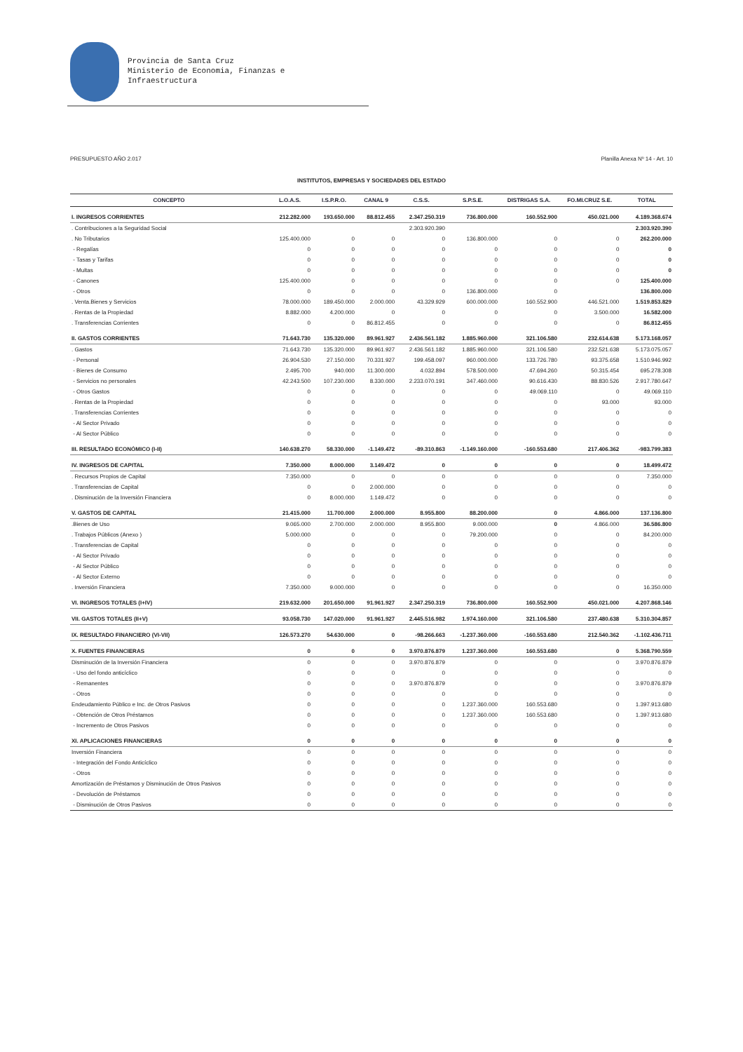Provincia de Santa Cruz
Ministerio de Economia, Finanzas e
Infraestructura
PRESUPUESTO AÑO 2.017 Planilla Anexa Nº 14 - Art. 10
INSTITUTOS, EMPRESAS Y SOCIEDADES DEL ESTADO
| CONCEPTO | L.O.A.S. | I.S.P.R.O. | CANAL 9 | C.S.S. | S.P.S.E. | DISTRIGAS S.A. | FO.MI.CRUZ S.E. | TOTAL |
| --- | --- | --- | --- | --- | --- | --- | --- | --- |
| I. INGRESOS CORRIENTES | 212.282.000 | 193.650.000 | 88.812.455 | 2.347.250.319 | 736.800.000 | 160.552.900 | 450.021.000 | 4.189.368.674 |
| . Contribuciones a la Seguridad Social | | | | 2.303.920.390 | | | | 2.303.920.390 |
| . No Tributarios | 125.400.000 | 0 | 0 | 0 | 136.800.000 | 0 | 0 | 262.200.000 |
| - Regalías | 0 | 0 | 0 | 0 | 0 | 0 | 0 | 0 |
| - Tasas y Tarifas | 0 | 0 | 0 | 0 | 0 | 0 | 0 | 0 |
| - Multas | 0 | 0 | 0 | 0 | 0 | 0 | 0 | 0 |
| - Canones | 125.400.000 | 0 | 0 | 0 | 0 | 0 | 0 | 125.400.000 |
| - Otros | 0 | 0 | 0 | 0 | 136.800.000 | 0 | | 136.800.000 |
| . Venta.Bienes y Servicios | 78.000.000 | 189.450.000 | 2.000.000 | 43.329.929 | 600.000.000 | 160.552.900 | 446.521.000 | 1.519.853.829 |
| . Rentas de la Propiedad | 8.882.000 | 4.200.000 | 0 | 0 | 0 | 0 | 3.500.000 | 16.582.000 |
| . Transferencias Corrientes | 0 | 0 | 86.812.455 | 0 | 0 | 0 | 0 | 86.812.455 |
| II. GASTOS CORRIENTES | 71.643.730 | 135.320.000 | 89.961.927 | 2.436.561.182 | 1.885.960.000 | 321.106.580 | 232.614.638 | 5.173.168.057 |
| . Gastos | 71.643.730 | 135.320.000 | 89.961.927 | 2.436.561.182 | 1.885.960.000 | 321.106.580 | 232.521.638 | 5.173.075.057 |
| - Personal | 26.904.530 | 27.150.000 | 70.331.927 | 199.458.097 | 960.000.000 | 133.726.780 | 93.375.658 | 1.510.946.992 |
| - Bienes de Consumo | 2.495.700 | 940.000 | 11.300.000 | 4.032.894 | 578.500.000 | 47.694.260 | 50.315.454 | 695.278.308 |
| - Servicios no personales | 42.243.500 | 107.230.000 | 8.330.000 | 2.233.070.191 | 347.460.000 | 90.616.430 | 88.830.526 | 2.917.780.647 |
| - Otros Gastos | 0 | 0 | 0 | 0 | 0 | 49.069.110 | 0 | 49.069.110 |
| . Rentas de la Propiedad | 0 | 0 | 0 | 0 | 0 | 0 | 93.000 | 93.000 |
| . Transferencias Corrientes | 0 | 0 | 0 | 0 | 0 | 0 | 0 | 0 |
| - Al Sector Privado | 0 | 0 | 0 | 0 | 0 | 0 | 0 | 0 |
| - Al Sector Público | 0 | 0 | 0 | 0 | 0 | 0 | 0 | 0 |
| III. RESULTADO ECONÓMICO (I-II) | 140.638.270 | 58.330.000 | -1.149.472 | -89.310.863 | -1.149.160.000 | -160.553.680 | 217.406.362 | -983.799.383 |
| IV. INGRESOS DE CAPITAL | 7.350.000 | 8.000.000 | 3.149.472 | 0 | 0 | 0 | 0 | 18.499.472 |
| . Recursos Propios de Capital | 7.350.000 | 0 | 0 | 0 | 0 | 0 | 0 | 7.350.000 |
| . Transferencias de Capital | 0 | 0 | 2.000.000 | 0 | 0 | 0 | 0 | 0 |
| . Disminución de la Inversión Financiera | 0 | 8.000.000 | 1.149.472 | 0 | 0 | 0 | 0 | 0 |
| V. GASTOS DE CAPITAL | 21.415.000 | 11.700.000 | 2.000.000 | 8.955.800 | 88.200.000 | 0 | 4.866.000 | 137.136.800 |
| .Bienes de Uso | 9.065.000 | 2.700.000 | 2.000.000 | 8.955.800 | 9.000.000 | 0 | 4.866.000 | 36.586.800 |
| . Trabajos Públicos (Anexo ) | 5.000.000 | 0 | 0 | 0 | 79.200.000 | 0 | 0 | 84.200.000 |
| . Transferencias de Capital | 0 | 0 | 0 | 0 | 0 | 0 | 0 | 0 |
| - Al Sector Privado | 0 | 0 | 0 | 0 | 0 | 0 | 0 | 0 |
| - Al Sector Público | 0 | 0 | 0 | 0 | 0 | 0 | 0 | 0 |
| - Al Sector Externo | 0 | 0 | 0 | 0 | 0 | 0 | 0 | 0 |
| . Inversión Financiera | 7.350.000 | 9.000.000 | 0 | 0 | 0 | 0 | 0 | 16.350.000 |
| VI. INGRESOS TOTALES (I+IV) | 219.632.000 | 201.650.000 | 91.961.927 | 2.347.250.319 | 736.800.000 | 160.552.900 | 450.021.000 | 4.207.868.146 |
| VII. GASTOS TOTALES (II+V) | 93.058.730 | 147.020.000 | 91.961.927 | 2.445.516.982 | 1.974.160.000 | 321.106.580 | 237.480.638 | 5.310.304.857 |
| IX. RESULTADO FINANCIERO (VI-VII) | 126.573.270 | 54.630.000 | 0 | -98.266.663 | -1.237.360.000 | -160.553.680 | 212.540.362 | -1.102.436.711 |
| X. FUENTES FINANCIERAS | 0 | 0 | 0 | 3.970.876.879 | 1.237.360.000 | 160.553.680 | 0 | 5.368.790.559 |
| Disminución de la Inversión Financiera | 0 | 0 | 0 | 3.970.876.879 | 0 | 0 | 0 | 3.970.876.879 |
| - Uso del fondo anticíclico | 0 | 0 | 0 | 0 | 0 | 0 | 0 | 0 |
| - Remanentes | 0 | 0 | 0 | 3.970.876.879 | 0 | 0 | 0 | 3.970.876.879 |
| - Otros | 0 | 0 | 0 | 0 | 0 | 0 | 0 | 0 |
| Endeudamiento Público e Inc. de Otros Pasivos | 0 | 0 | 0 | 0 | 1.237.360.000 | 160.553.680 | 0 | 1.397.913.680 |
| - Obtención de Otros Préstamos | 0 | 0 | 0 | 0 | 1.237.360.000 | 160.553.680 | 0 | 1.397.913.680 |
| - Incremento de Otros Pasivos | 0 | 0 | 0 | 0 | 0 | 0 | 0 | 0 |
| XI. APLICACIONES FINANCIERAS | 0 | 0 | 0 | 0 | 0 | 0 | 0 | 0 |
| Inversión Financiera | 0 | 0 | 0 | 0 | 0 | 0 | 0 | 0 |
| - Integración del Fondo Anticíclico | 0 | 0 | 0 | 0 | 0 | 0 | 0 | 0 |
| - Otros | 0 | 0 | 0 | 0 | 0 | 0 | 0 | 0 |
| Amortización de Préstamos y Disminución de Otros Pasivos | 0 | 0 | 0 | 0 | 0 | 0 | 0 | 0 |
| - Devolución de Préstamos | 0 | 0 | 0 | 0 | 0 | 0 | 0 | 0 |
| - Disminución de Otros Pasivos | 0 | 0 | 0 | 0 | 0 | 0 | 0 | 0 |